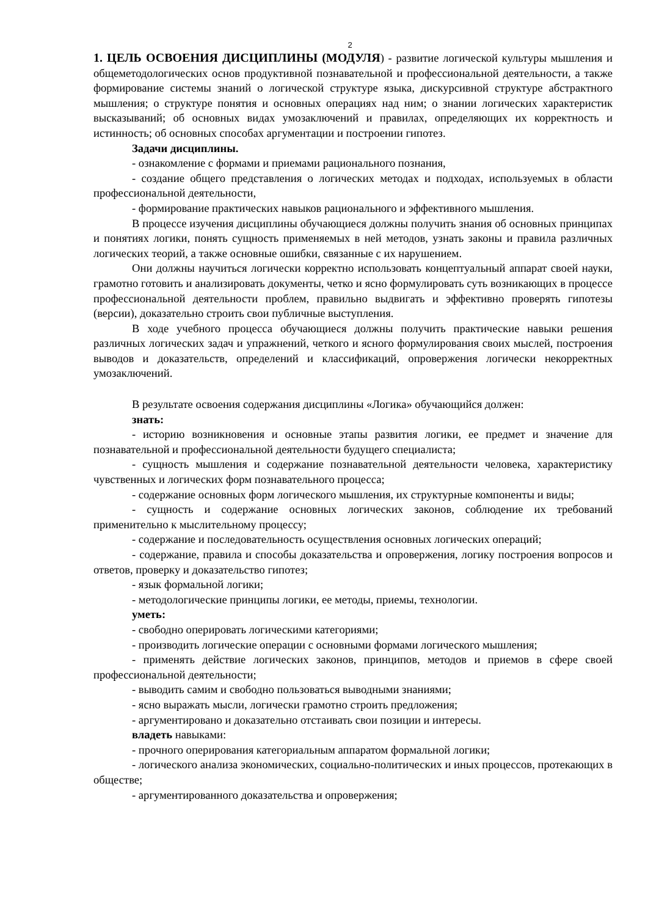2
1. ЦЕЛЬ ОСВОЕНИЯ ДИСЦИПЛИНЫ (МОДУЛЯ) - развитие логической культуры мышления и общеметодологических основ продуктивной познавательной и профессиональной деятельности, а также формирование системы знаний о логической структуре языка, дискурсивной структуре абстрактного мышления; о структуре понятия и основных операциях над ним; о знании логических характеристик высказываний; об основных видах умозаключений и правилах, определяющих их корректность и истинность; об основных способах аргументации и построении гипотез.
Задачи дисциплины.
- ознакомление с формами и приемами рационального познания,
- создание общего представления о логических методах и подходах, используемых в области профессиональной деятельности,
- формирование практических навыков рационального и эффективного мышления.
В процессе изучения дисциплины обучающиеся должны получить знания об основных принципах и понятиях логики, понять сущность применяемых в ней методов, узнать законы и правила различных логических теорий, а также основные ошибки, связанные с их нарушением.
Они должны научиться логически корректно использовать концептуальный аппарат своей науки, грамотно готовить и анализировать документы, четко и ясно формулировать суть возникающих в процессе профессиональной деятельности проблем, правильно выдвигать и эффективно проверять гипотезы (версии), доказательно строить свои публичные выступления.
В ходе учебного процесса обучающиеся должны получить практические навыки решения различных логических задач и упражнений, четкого и ясного формулирования своих мыслей, построения выводов и доказательств, определений и классификаций, опровержения логически некорректных умозаключений.
В результате освоения содержания дисциплины «Логика» обучающийся должен:
знать:
- историю возникновения и основные этапы развития логики, ее предмет и значение для познавательной и профессиональной деятельности будущего специалиста;
- сущность мышления и содержание познавательной деятельности человека, характеристику чувственных и логических форм познавательного процесса;
- содержание основных форм логического мышления, их структурные компоненты и виды;
- сущность и содержание основных логических законов, соблюдение их требований применительно к мыслительному процессу;
- содержание и последовательность осуществления основных логических операций;
- содержание, правила и способы доказательства и опровержения, логику построения вопросов и ответов, проверку и доказательство гипотез;
- язык формальной логики;
- методологические принципы логики, ее методы, приемы, технологии.
уметь:
- свободно оперировать логическими категориями;
- производить логические операции с основными формами логического мышления;
- применять действие логических законов, принципов, методов и приемов в сфере своей профессиональной деятельности;
- выводить самим и свободно пользоваться выводными знаниями;
- ясно выражать мысли, логически грамотно строить предложения;
- аргументировано и доказательно отстаивать свои позиции и интересы.
владеть навыками:
- прочного оперирования категориальным аппаратом формальной логики;
- логического анализа экономических, социально-политических и иных процессов, протекающих в обществе;
- аргументированного доказательства и опровержения;